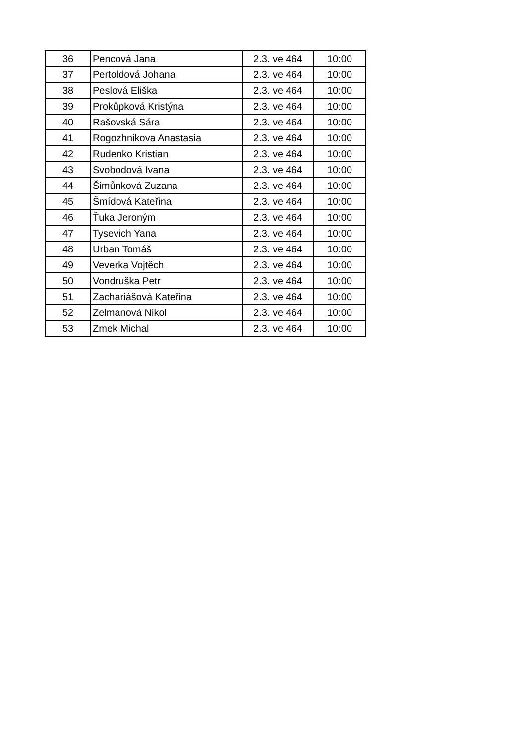| 36 | Pencová Jana | 2.3. ve 464 | 10:00 |
| 37 | Pertoldová Johana | 2.3. ve 464 | 10:00 |
| 38 | Peslová Eliška | 2.3. ve 464 | 10:00 |
| 39 | Prokůpková Kristýna | 2.3. ve 464 | 10:00 |
| 40 | Rašovská Sára | 2.3. ve 464 | 10:00 |
| 41 | Rogozhnikova Anastasia | 2.3. ve 464 | 10:00 |
| 42 | Rudenko Kristian | 2.3. ve 464 | 10:00 |
| 43 | Svobodová Ivana | 2.3. ve 464 | 10:00 |
| 44 | Šimůnková Zuzana | 2.3. ve 464 | 10:00 |
| 45 | Šmídová Kateřina | 2.3. ve 464 | 10:00 |
| 46 | Ťuka Jeroným | 2.3. ve 464 | 10:00 |
| 47 | Tysevich Yana | 2.3. ve 464 | 10:00 |
| 48 | Urban Tomáš | 2.3. ve 464 | 10:00 |
| 49 | Veverka Vojtěch | 2.3. ve 464 | 10:00 |
| 50 | Vondruška Petr | 2.3. ve 464 | 10:00 |
| 51 | Zachariášová Kateřina | 2.3. ve 464 | 10:00 |
| 52 | Zelmanová Nikol | 2.3. ve 464 | 10:00 |
| 53 | Zmek Michal | 2.3. ve 464 | 10:00 |